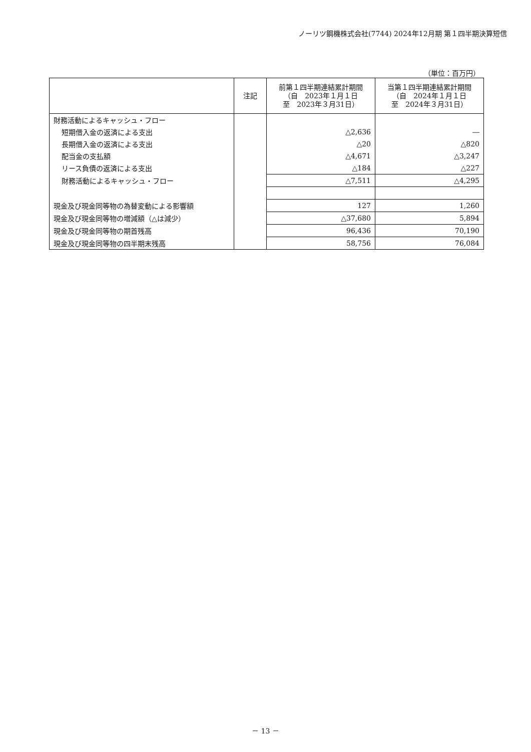ノーリツ鋼機株式会社(7744) 2024年12月期 第１四半期決算短信
（単位：百万円）
| | 注記 | 前第１四半期連結累計期間 （自 2023年１月１日 至 2023年３月31日） | 当第１四半期連結累計期間 （自 2024年１月１日 至 2024年３月31日） |
| --- | --- | --- | --- |
| 財務活動によるキャッシュ・フロー | | | |
| 短期借入金の返済による支出 | | △2,636 | ― |
| 長期借入金の返済による支出 | | △20 | △820 |
| 配当金の支払額 | | △4,671 | △3,247 |
| リース負債の返済による支出 | | △184 | △227 |
| 財務活動によるキャッシュ・フロー | | △7,511 | △4,295 |
| 現金及び現金同等物の為替変動による影響額 | | 127 | 1,260 |
| 現金及び現金同等物の増減額（△は減少） | | △37,680 | 5,894 |
| 現金及び現金同等物の期首残高 | | 96,436 | 70,190 |
| 現金及び現金同等物の四半期末残高 | | 58,756 | 76,084 |
－ 13 －